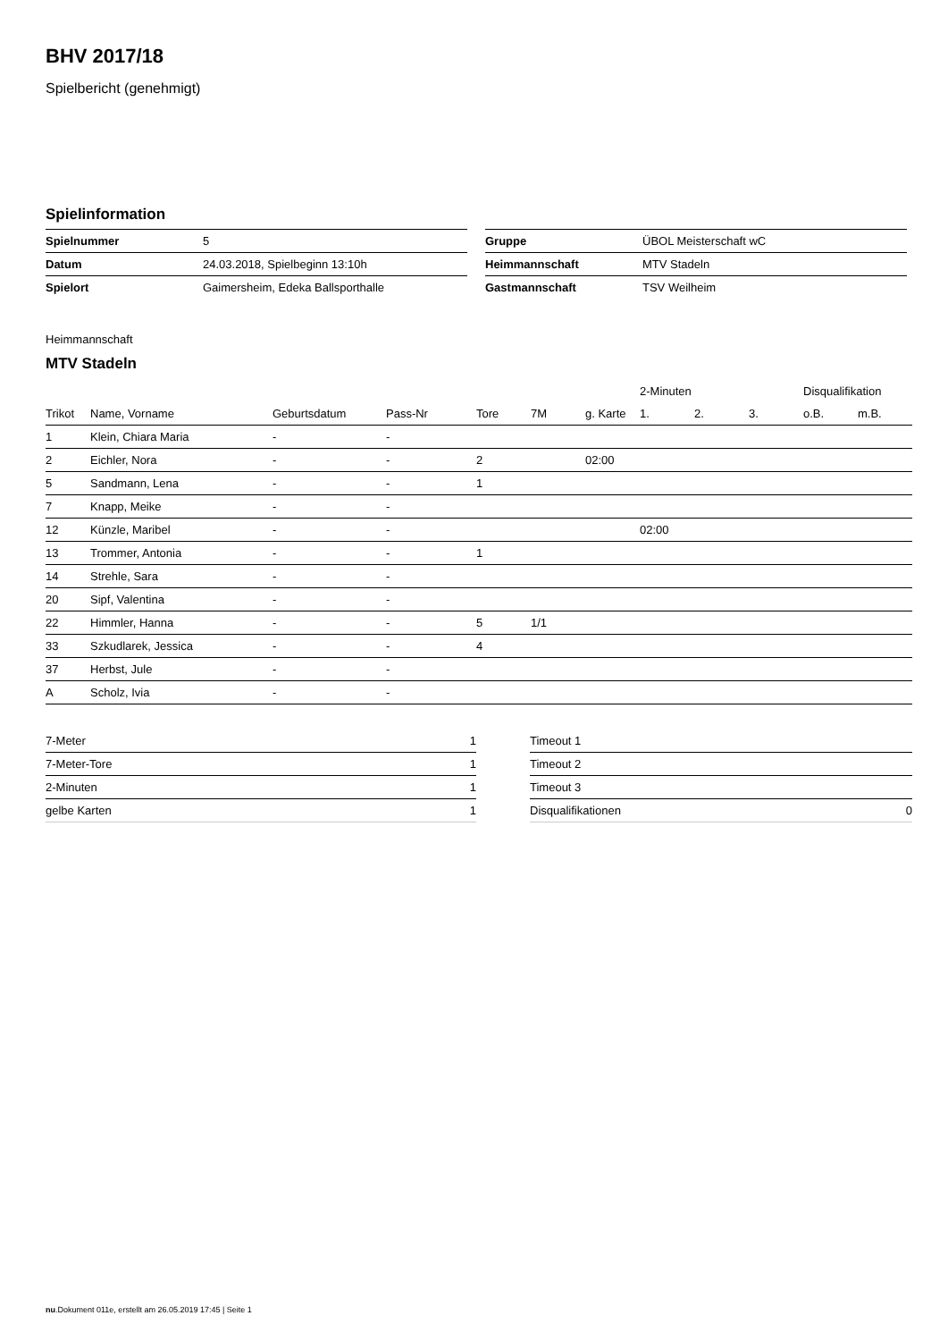BHV 2017/18
Spielbericht (genehmigt)
Spielinformation
| Spielnummer | 5 |
| Datum | 24.03.2018, Spielbeginn 13:10h |
| Spielort | Gaimersheim, Edeka Ballsporthalle |
| Gruppe | ÜBOL Meisterschaft wC |
| Heimmannschaft | MTV Stadeln |
| Gastmannschaft | TSV Weilheim |
Heimmannschaft
MTV Stadeln
| | | | | | | | 2-Minuten | | | Disqualifikation | |
| --- | --- | --- | --- | --- | --- | --- | --- | --- | --- | --- | --- |
| Trikot | Name, Vorname | Geburtsdatum | Pass-Nr | Tore | 7M | g. Karte | 1. | 2. | 3. | o.B. | m.B. |
| 1 | Klein, Chiara Maria | - | - | | | | | | | | |
| 2 | Eichler, Nora | - | - | 2 | | 02:00 | | | | | |
| 5 | Sandmann, Lena | - | - | 1 | | | | | | | |
| 7 | Knapp, Meike | - | - | | | | | | | | |
| 12 | Künzle, Maribel | - | - | | | | 02:00 | | | | |
| 13 | Trommer, Antonia | - | - | 1 | | | | | | | |
| 14 | Strehle, Sara | - | - | | | | | | | | |
| 20 | Sipf, Valentina | - | - | | | | | | | | |
| 22 | Himmler, Hanna | - | - | 5 | 1/1 | | | | | | |
| 33 | Szkudlarek, Jessica | - | - | 4 | | | | | | | |
| 37 | Herbst, Jule | - | - | | | | | | | | |
| A | Scholz, Ivia | - | - | | | | | | | | |
| 7-Meter | 1 |
| 7-Meter-Tore | 1 |
| 2-Minuten | 1 |
| gelbe Karten | 1 |
| Timeout 1 | |
| Timeout 2 | |
| Timeout 3 | |
| Disqualifikationen | 0 |
nu.Dokument 011e, erstellt am 26.05.2019 17:45 | Seite 1